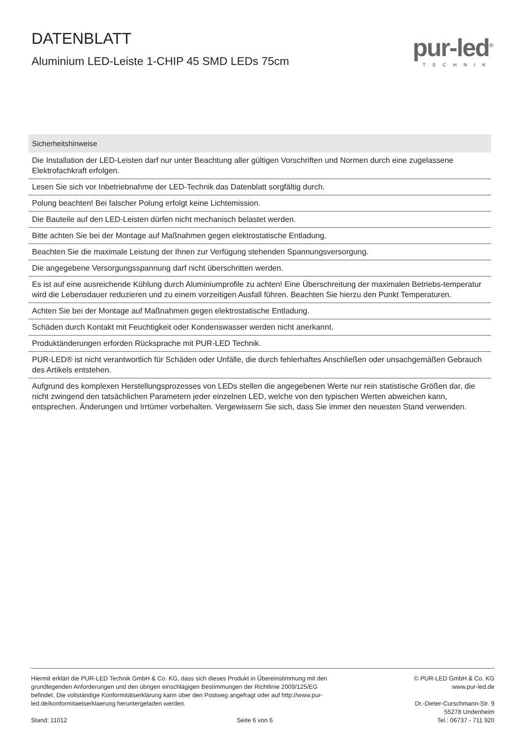DATENBLATT
Aluminium LED-Leiste 1-CHIP 45 SMD LEDs 75cm
pur-led<sup>®</sup>
TECHNIK
| Sicherheitshinweise |
| --- |
| Die Installation der LED-Leisten darf nur unter Beachtung aller gültigen Vorschriften und Normen durch eine zugelassene Elektrofachkraft erfolgen. |
| Lesen Sie sich vor Inbetriebnahme der LED-Technik das Datenblatt sorgfältig durch. |
| Polung beachten! Bei falscher Polung erfolgt keine Lichtemission. |
| Die Bauteile auf den LED-Leisten dürfen nicht mechanisch belastet werden. |
| Bitte achten Sie bei der Montage auf Maßnahmen gegen elektrostatische Entladung. |
| Beachten Sie die maximale Leistung der Ihnen zur Verfügung stehenden Spannungsversorgung. |
| Die angegebene Versorgungsspannung darf nicht überschritten werden. |
| Es ist auf eine ausreichende Kühlung durch Aluminiumprofile zu achten! Eine Überschreitung der maximalen Betriebs-temperatur wird die Lebensdauer reduzieren und zu einem vorzeitigen Ausfall führen. Beachten Sie hierzu den Punkt Temperaturen. |
| Achten Sie bei der Montage auf Maßnahmen gegen elektrostatische Entladung. |
| Schäden durch Kontakt mit Feuchtigkeit oder Kondenswasser werden nicht anerkannt. |
| Produktänderungen erforden Rücksprache mit PUR-LED Technik. |
| PUR-LED® ist nicht verantwortlich für Schäden oder Unfälle, die durch fehlerhaftes Anschließen oder unsachgemäßen Gebrauch des Artikels entstehen. |
| Aufgrund des komplexen Herstellungsprozesses von LEDs stellen die angegebenen Werte nur rein statistische Größen dar, die nicht zwingend den tatsächlichen Parametern jeder einzelnen LED, welche von den typischen Werten abweichen kann, entsprechen. Änderungen und Irrtümer vorbehalten. Vergewissern Sie sich, dass Sie immer den neuesten Stand verwenden. |
Hiermit erklärt die PUR-LED Technik GmbH & Co. KG, dass sich dieses Produkt in Übereinstimmung mit den grundlegenden Anforderungen und den übrigen einschlägigen Bestimmungen der Richtlinie 2009/125/EG befindet. Die vollständige Konformitätserklärung kann über den Postweg angefragt oder auf http://www.pur-led.de/konformitaetserklaerung heruntergeladen werden.
Stand: 11012 Seite 6 von 6
© PUR-LED GmbH & Co. KG
www.pur-led.de
Dr.-Dieter-Curschmann-Str. 9
55278 Undenheim
Tel.: 06737 - 711 920